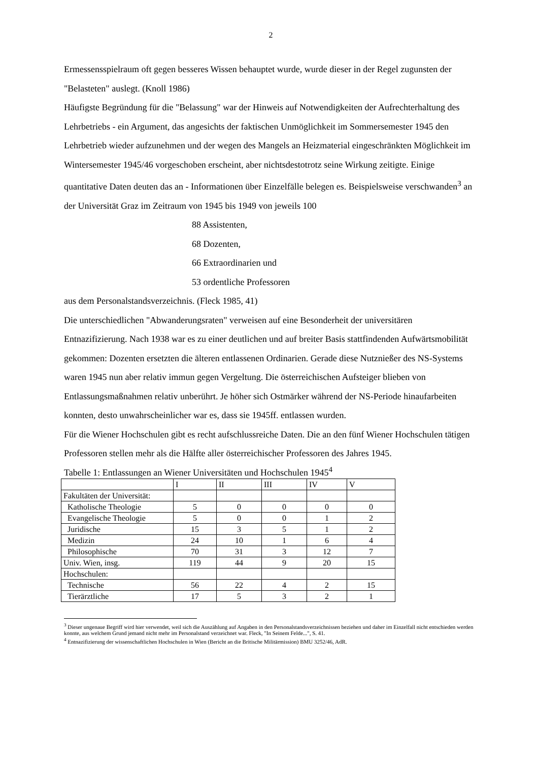2
Ermessensspielraum oft gegen besseres Wissen behauptet wurde, wurde dieser in der Regel zugunsten der "Belasteten" auslegt. (Knoll 1986)
Häufigste Begründung für die "Belassung" war der Hinweis auf Notwendigkeiten der Aufrechterhaltung des Lehrbetriebs - ein Argument, das angesichts der faktischen Unmöglichkeit im Sommersemester 1945 den Lehrbetrieb wieder aufzunehmen und der wegen des Mangels an Heizmaterial eingeschränkten Möglichkeit im Wintersemester 1945/46 vorgeschoben erscheint, aber nichtsdestotrotz seine Wirkung zeitigte. Einige quantitative Daten deuten das an - Informationen über Einzelfälle belegen es. Beispielsweise verschwanden<sup>3</sup> an der Universität Graz im Zeitraum von 1945 bis 1949 von jeweils 100
88 Assistenten,
68 Dozenten,
66 Extraordinarien und
53 ordentliche Professoren
aus dem Personalstandsverzeichnis. (Fleck 1985, 41)
Die unterschiedlichen "Abwanderungsraten" verweisen auf eine Besonderheit der universitären Entnazifizierung. Nach 1938 war es zu einer deutlichen und auf breiter Basis stattfindenden Aufwärtsmobilität gekommen: Dozenten ersetzten die älteren entlassenen Ordinarien. Gerade diese Nutznießer des NS-Systems waren 1945 nun aber relativ immun gegen Vergeltung. Die österreichischen Aufsteiger blieben von Entlassungsmaßnahmen relativ unberührt. Je höher sich Ostmärker während der NS-Periode hinaufarbeiten konnten, desto unwahrscheinlicher war es, dass sie 1945ff. entlassen wurden.
Für die Wiener Hochschulen gibt es recht aufschlussreiche Daten. Die an den fünf Wiener Hochschulen tätigen Professoren stellen mehr als die Hälfte aller österreichischer Professoren des Jahres 1945.
Tabelle 1: Entlassungen an Wiener Universitäten und Hochschulen 1945<sup>4</sup>
| | I | II | III | IV | V |
| Fakultäten der Universität: | | | | | |
| Katholische Theologie | 5 | 0 | 0 | 0 | 0 |
| Evangelische Theologie | 5 | 0 | 0 | 1 | 2 |
| Juridische | 15 | 3 | 5 | 1 | 2 |
| Medizin | 24 | 10 | 1 | 6 | 4 |
| Philosophische | 70 | 31 | 3 | 12 | 7 |
| Univ. Wien, insg. | 119 | 44 | 9 | 20 | 15 |
| Hochschulen: | | | | | |
| Technische | 56 | 22 | 4 | 2 | 15 |
| Tierärztliche | 17 | 5 | 3 | 2 | 1 |
<sup>3</sup> Dieser ungenaue Begriff wird hier verwendet, weil sich die Auszählung auf Angaben in den Personalstandsverzeichnissen beziehen und daher im Einzelfall nicht entschieden werden konnte, aus welchem Grund jemand nicht mehr im Personalstand verzeichnet war. Fleck, "In Seinem Felde...", S. 41.
<sup>4</sup> Entnazifizierung der wissenschaftlichen Hochschulen in Wien (Bericht an die Britische Militärmission) BMU 3252/46, AdR.